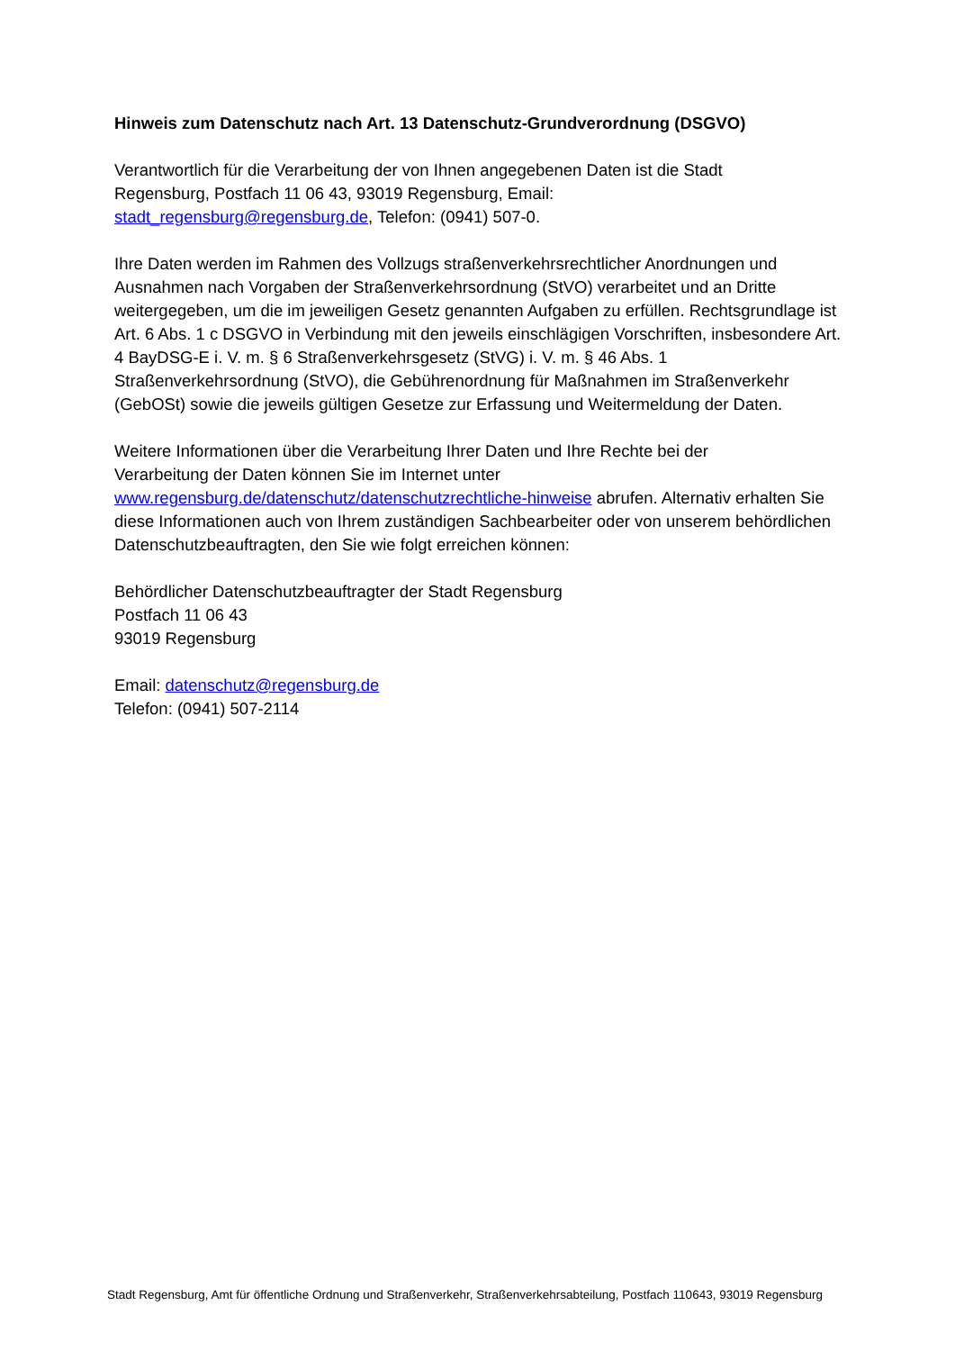Hinweis zum Datenschutz nach Art. 13 Datenschutz-Grundverordnung (DSGVO)
Verantwortlich für die Verarbeitung der von Ihnen angegebenen Daten ist die Stadt
Regensburg, Postfach 11 06 43, 93019 Regensburg, Email:
stadt_regensburg@regensburg.de, Telefon: (0941) 507-0.
Ihre Daten werden im Rahmen des Vollzugs straßenverkehrsrechtlicher Anordnungen und Ausnahmen nach Vorgaben der Straßenverkehrsordnung (StVO) verarbeitet und an Dritte weitergegeben, um die im jeweiligen Gesetz genannten Aufgaben zu erfüllen. Rechtsgrundlage ist Art. 6 Abs. 1 c DSGVO in Verbindung mit den jeweils einschlägigen Vorschriften, insbesondere Art. 4 BayDSG-E i. V. m. § 6 Straßenverkehrsgesetz (StVG) i. V. m. § 46 Abs. 1 Straßenverkehrsordnung (StVO), die Gebührenordnung für Maßnahmen im Straßenverkehr (GebOSt) sowie die jeweils gültigen Gesetze zur Erfassung und Weitermeldung der Daten.
Weitere Informationen über die Verarbeitung Ihrer Daten und Ihre Rechte bei der
Verarbeitung der Daten können Sie im Internet unter
www.regensburg.de/datenschutz/datenschutzrechtliche-hinweise abrufen. Alternativ erhalten Sie diese Informationen auch von Ihrem zuständigen Sachbearbeiter oder von unserem behördlichen Datenschutzbeauftragten, den Sie wie folgt erreichen können:
Behördlicher Datenschutzbeauftragter der Stadt Regensburg
Postfach 11 06 43
93019 Regensburg
Email: datenschutz@regensburg.de
Telefon: (0941) 507-2114
Stadt Regensburg, Amt für öffentliche Ordnung und Straßenverkehr, Straßenverkehrsabteilung, Postfach 110643, 93019 Regensburg